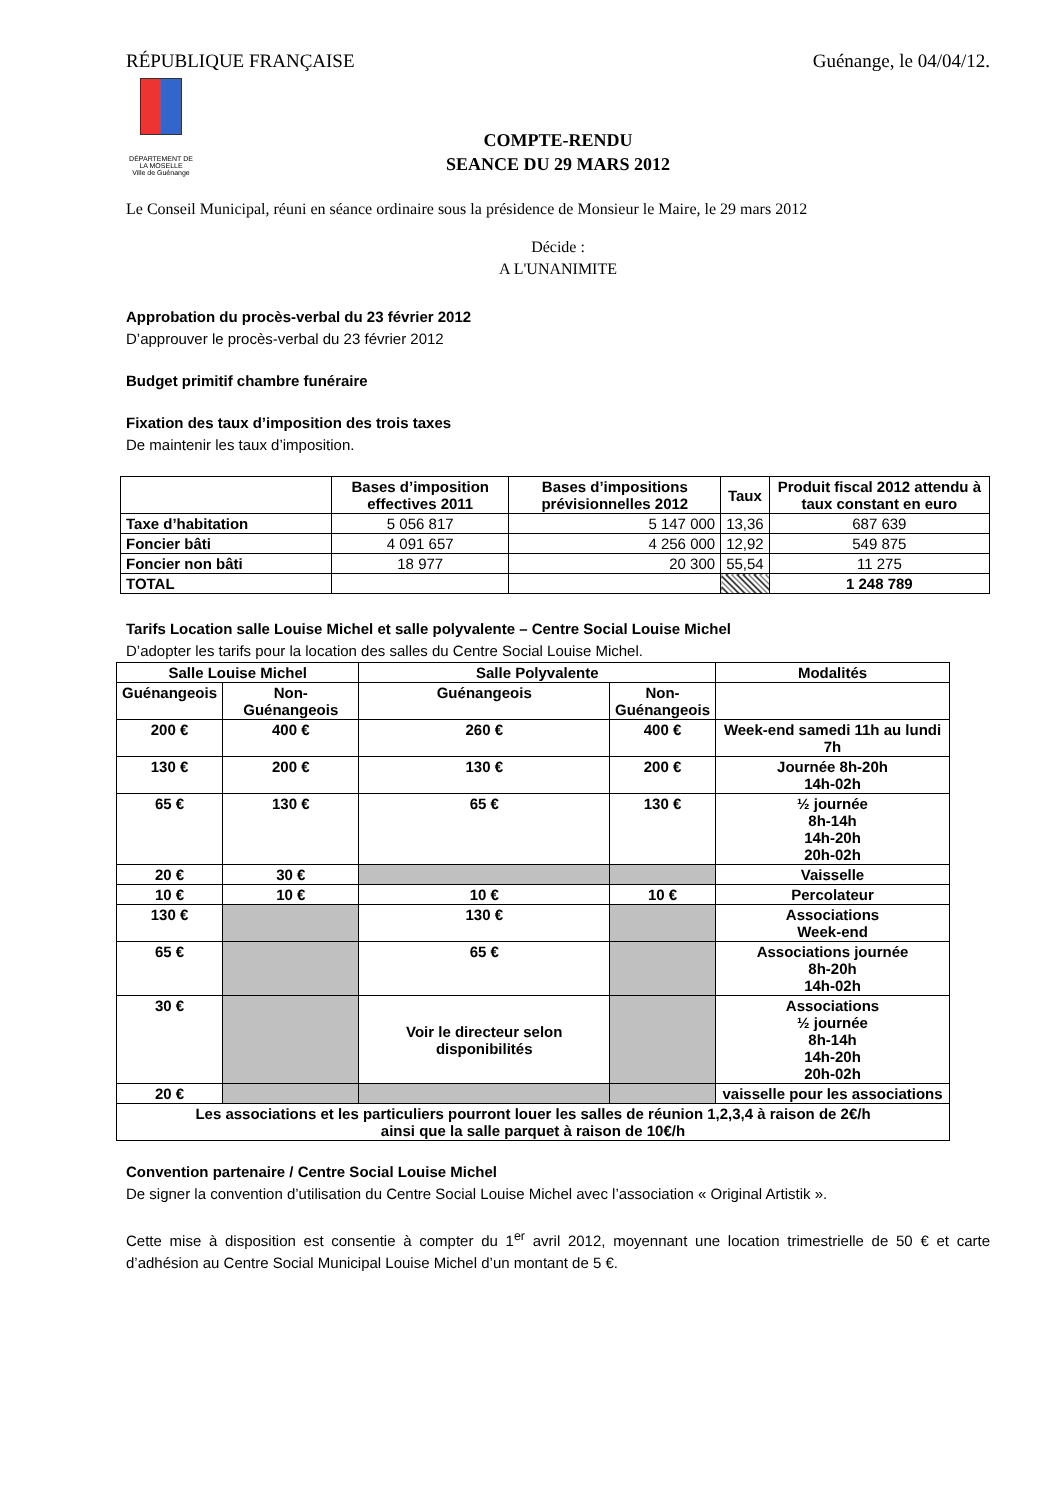RÉPUBLIQUE FRANÇAISE Guénange, le 04/04/12.
DÉPARTEMENT DE LA MOSELLE
Ville de Guénange
COMPTE-RENDU
SEANCE DU 29 MARS 2012
Le Conseil Municipal, réuni en séance ordinaire sous la présidence de Monsieur le Maire, le 29 mars 2012
Décide :
A L'UNANIMITE
Approbation du procès-verbal du 23 février 2012
D’approuver le procès-verbal du 23 février 2012
Budget primitif chambre funéraire
Fixation des taux d’imposition des trois taxes
De maintenir les taux d’imposition.
| | Bases d’imposition effectives 2011 | Bases d’impositions prévisionnelles 2012 | Taux | Produit fiscal 2012 attendu à taux constant en euro |
| --- | --- | --- | --- | --- |
| Taxe d’habitation | 5 056 817 | 5 147 000 | 13,36 | 687 639 |
| Foncier bâti | 4 091 657 | 4 256 000 | 12,92 | 549 875 |
| Foncier non bâti | 18 977 | 20 300 | 55,54 | 11 275 |
| TOTAL | | | | 1 248 789 |
Tarifs Location salle Louise Michel et salle polyvalente – Centre Social Louise Michel
D’adopter les tarifs pour la location des salles du Centre Social Louise Michel.
| Salle Louise Michel | | Salle Polyvalente | | Modalités |
| Guénangeois | Non-Guénangeois | Guénangeois | Non- Guénangeois | |
| 200 € | 400 € | 260 € | 400 € | Week-end samedi 11h au lundi 7h |
| 130 € | 200 € | 130 € | 200 € | Journée 8h-20h 14h-02h |
| 65 € | 130 € | 65 € | 130 € | ½ journée 8h-14h 14h-20h 20h-02h |
| 20 € | 30 € | | | Vaisselle |
| 10 € | 10 € | 10 € | 10 € | Percolateur |
| 130 € | | 130 € | | Associations Week-end |
| 65 € | | 65 € | | Associations journée 8h-20h 14h-02h |
| 30 € | | Voir le directeur selon disponibilités | | Associations ½ journée 8h-14h 14h-20h 20h-02h |
| 20 € | | | | vaisselle pour les associations |
| Les associations et les particuliers pourront louer les salles de réunion 1,2,3,4 à raison de 2€/h ainsi que la salle parquet à raison de 10€/h | | | | |
Convention partenaire / Centre Social Louise Michel
De signer la convention d’utilisation du Centre Social Louise Michel avec l’association « Original Artistik ».
Cette mise à disposition est consentie à compter du 1<sup>er</sup> avril 2012, moyennant une location trimestrielle de 50 € et carte d’adhésion au Centre Social Municipal Louise Michel d’un montant de 5 €.